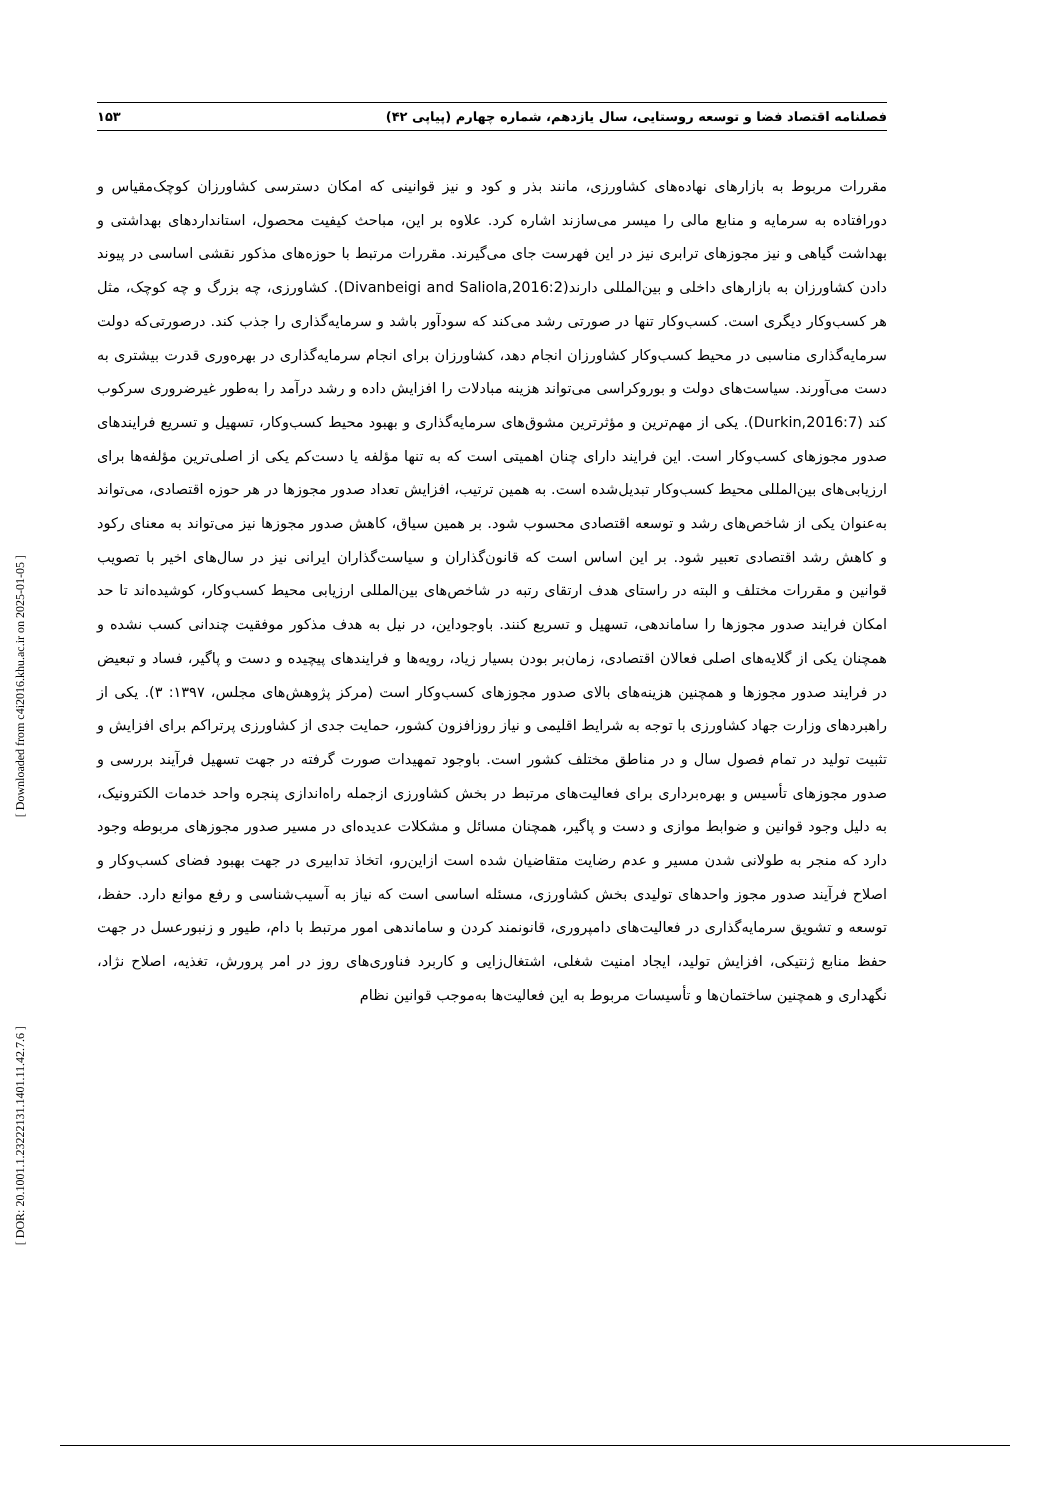فصلنامه اقتصاد فضا و توسعه روستایی، سال یازدهم، شماره چهارم (پیاپی ۴۲) ۱۵۳
[ Downloaded from c4i2016.khu.ac.ir on 2025-01-05 ]
[ DOR: 20.1001.1.23222131.1401.11.42.7.6 ]
مقررات مربوط به بازارهای نهاده‌های کشاورزی، مانند بذر و کود و نیز قوانینی که امکان دسترسی کشاورزان کوچک‌مقیاس و دورافتاده به سرمایه و منابع مالی را میسر می‌سازند اشاره کرد. علاوه بر این، مباحث کیفیت محصول، استانداردهای بهداشتی و بهداشت گیاهی و نیز مجوزهای ترابری نیز در این فهرست جای می‌گیرند. مقررات مرتبط با حوزه‌های مذکور نقشی اساسی در پیوند دادن کشاورزان به بازارهای داخلی و بین‌المللی دارند(Divanbeigi and Saliola,2016:2). کشاورزی، چه بزرگ و چه کوچک، مثل هر کسب‌وکار دیگری است. کسب‌وکار تنها در صورتی رشد می‌کند که سودآور باشد و سرمایه‌گذاری را جذب کند. درصورتی‌که دولت سرمایه‌گذاری مناسبی در محیط کسب‌وکار کشاورزان انجام دهد، کشاورزان برای انجام سرمایه‌گذاری در بهره‌وری قدرت بیشتری به دست می‌آورند. سیاست‌های دولت و بوروکراسی می‌تواند هزینه مبادلات را افزایش داده و رشد درآمد را به‌طور غیرضروری سرکوب کند (Durkin,2016:7). یکی از مهم‌ترین و مؤثرترین مشوق‌های سرمایه‌گذاری و بهبود محیط کسب‌وکار، تسهیل و تسریع فرایندهای صدور مجوزهای کسب‌وکار است. این فرایند دارای چنان اهمیتی است که به تنها مؤلفه یا دست‌کم یکی از اصلی‌ترین مؤلفه‌ها برای ارزیابی‌های بین‌المللی محیط کسب‌وکار تبدیل‌شده است. به همین ترتیب، افزایش تعداد صدور مجوزها در هر حوزه اقتصادی، می‌تواند به‌عنوان یکی از شاخص‌های رشد و توسعه اقتصادی محسوب شود. بر همین سیاق، کاهش صدور مجوزها نیز می‌تواند به معنای رکود و کاهش رشد اقتصادی تعبیر شود. بر این اساس است که قانون‌گذاران و سیاست‌گذاران ایرانی نیز در سال‌های اخیر با تصویب قوانین و مقررات مختلف و البته در راستای هدف ارتقای رتبه در شاخص‌های بین‌المللی ارزیابی محیط کسب‌وکار، کوشیده‌اند تا حد امکان فرایند صدور مجوزها را ساماندهی، تسهیل و تسریع کنند. باوجوداین، در نیل به هدف مذکور موفقیت چندانی کسب نشده و همچنان یکی از گلایه‌های اصلی فعالان اقتصادی، زمان‌بر بودن بسیار زیاد، رویه‌ها و فرایندهای پیچیده و دست و پاگیر، فساد و تبعیض در فرایند صدور مجوزها و همچنین هزینه‌های بالای صدور مجوزهای کسب‌وکار است (مرکز پژوهش‌های مجلس، ۱۳۹۷: ۳). یکی از راهبردهای وزارت جهاد کشاورزی با توجه به شرایط اقلیمی و نیاز روزافزون کشور، حمایت جدی از کشاورزی پرتراکم برای افزایش و تثبیت تولید در تمام فصول سال و در مناطق مختلف کشور است. باوجود تمهیدات صورت گرفته در جهت تسهیل فرآیند بررسی و صدور مجوزهای تأسیس و بهره‌برداری برای فعالیت‌های مرتبط در بخش کشاورزی ازجمله راه‌اندازی پنجره واحد خدمات الکترونیک، به دلیل وجود قوانین و ضوابط موازی و دست و پاگیر، همچنان مسائل و مشکلات عدیده‌ای در مسیر صدور مجوزهای مربوطه وجود دارد که منجر به طولانی شدن مسیر و عدم رضایت متقاضیان شده است ازاین‌رو، اتخاذ تدابیری در جهت بهبود فضای کسب‌وکار و اصلاح فرآیند صدور مجوز واحدهای تولیدی بخش کشاورزی، مسئله اساسی است که نیاز به آسیب‌شناسی و رفع موانع دارد. حفظ، توسعه و تشویق سرمایه‌گذاری در فعالیت‌های دامپروری، قانونمند کردن و ساماندهی امور مرتبط با دام، طیور و زنبورعسل در جهت حفظ منابع ژنتیکی، افزایش تولید، ایجاد امنیت شغلی، اشتغال‌زایی و کاربرد فناوری‌های روز در امر پرورش، تغذیه، اصلاح نژاد، نگهداری و همچنین ساختمان‌ها و تأسیسات مربوط به این فعالیت‌ها به‌موجب قوانین نظام